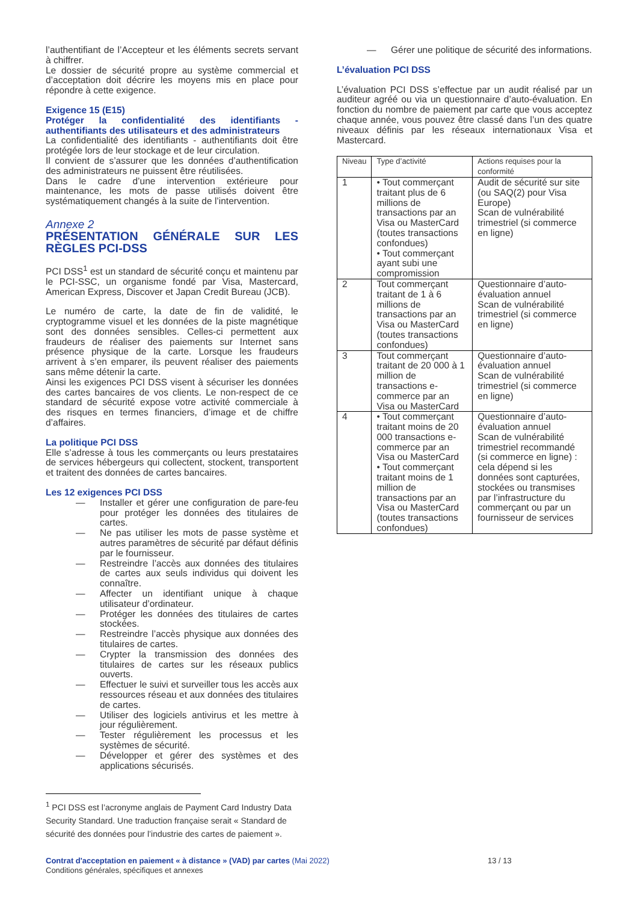l’authentifiant de l’Accepteur et les éléments secrets servant à chiffrer.
Le dossier de sécurité propre au système commercial et d’acceptation doit décrire les moyens mis en place pour répondre à cette exigence.
Exigence 15 (E15)
Protéger la confidentialité des identifiants - authentifiants des utilisateurs et des administrateurs
La confidentialité des identifiants - authentifiants doit être protégée lors de leur stockage et de leur circulation.
Il convient de s’assurer que les données d’authentification des administrateurs ne puissent être réutilisées.
Dans le cadre d’une intervention extérieure pour maintenance, les mots de passe utilisés doivent être systématiquement changés à la suite de l’intervention.
Annexe 2
PRÉSENTATION GÉNÉRALE SUR LES RÈGLES PCI-DSS
PCI DSS<sup>1</sup> est un standard de sécurité conçu et maintenu par le PCI-SSC, un organisme fondé par Visa, Mastercard, American Express, Discover et Japan Credit Bureau (JCB).
Le numéro de carte, la date de fin de validité, le cryptogramme visuel et les données de la piste magnétique sont des données sensibles. Celles-ci permettent aux fraudeurs de réaliser des paiements sur Internet sans présence physique de la carte. Lorsque les fraudeurs arrivent à s’en emparer, ils peuvent réaliser des paiements sans même détenir la carte.
Ainsi les exigences PCI DSS visent à sécuriser les données des cartes bancaires de vos clients. Le non-respect de ce standard de sécurité expose votre activité commerciale à des risques en termes financiers, d’image et de chiffre d’affaires.
La politique PCI DSS
Elle s’adresse à tous les commerçants ou leurs prestataires de services hébergeurs qui collectent, stockent, transportent et traitent des données de cartes bancaires.
Les 12 exigences PCI DSS
— Installer et gérer une configuration de pare-feu pour protéger les données des titulaires de cartes.
— Ne pas utiliser les mots de passe système et autres paramètres de sécurité par défaut définis par le fournisseur.
— Restreindre l’accès aux données des titulaires de cartes aux seuls individus qui doivent les connaître.
— Affecter un identifiant unique à chaque utilisateur d’ordinateur.
— Protéger les données des titulaires de cartes stockées.
— Restreindre l’accès physique aux données des titulaires de cartes.
— Crypter la transmission des données des titulaires de cartes sur les réseaux publics ouverts.
— Effectuer le suivi et surveiller tous les accès aux ressources réseau et aux données des titulaires de cartes.
— Utiliser des logiciels antivirus et les mettre à jour régulièrement.
— Tester régulièrement les processus et les systèmes de sécurité.
— Développer et gérer des systèmes et des applications sécurisés.
<sup>1</sup> PCI DSS est l’acronyme anglais de Payment Card Industry Data Security Standard. Une traduction française serait « Standard de sécurité des données pour l’industrie des cartes de paiement ».
— Gérer une politique de sécurité des informations.
L’évaluation PCI DSS
L’évaluation PCI DSS s’effectue par un audit réalisé par un auditeur agréé ou via un questionnaire d’auto-évaluation. En fonction du nombre de paiement par carte que vous acceptez chaque année, vous pouvez être classé dans l’un des quatre niveaux définis par les réseaux internationaux Visa et Mastercard.
| Niveau | Type d’activité | Actions requises pour la conformité |
| --- | --- | --- |
| 1 | • Tout commerçant traitant plus de 6 millions de transactions par an Visa ou MasterCard (toutes transactions confondues) • Tout commerçant ayant subi une compromission | Audit de sécurité sur site (ou SAQ(2) pour Visa Europe) Scan de vulnérabilité trimestriel (si commerce en ligne) |
| 2 | Tout commerçant traitant de 1 à 6 millions de transactions par an Visa ou MasterCard (toutes transactions confondues) | Questionnaire d’auto-évaluation annuel Scan de vulnérabilité trimestriel (si commerce en ligne) |
| 3 | Tout commerçant traitant de 20 000 à 1 million de transactions e-commerce par an Visa ou MasterCard | Questionnaire d’auto-évaluation annuel Scan de vulnérabilité trimestriel (si commerce en ligne) |
| 4 | • Tout commerçant traitant moins de 20 000 transactions e-commerce par an Visa ou MasterCard • Tout commerçant traitant moins de 1 million de transactions par an Visa ou MasterCard (toutes transactions confondues) | Questionnaire d’auto-évaluation annuel Scan de vulnérabilité trimestriel recommandé (si commerce en ligne) : cela dépend si les données sont capturées, stockées ou transmises par l’infrastructure du commerçant ou par un fournisseur de services |
Contrat d'acceptation en paiement « à distance » (VAD) par cartes (Mai 2022)
Conditions générales, spécifiques et annexes
13 / 13